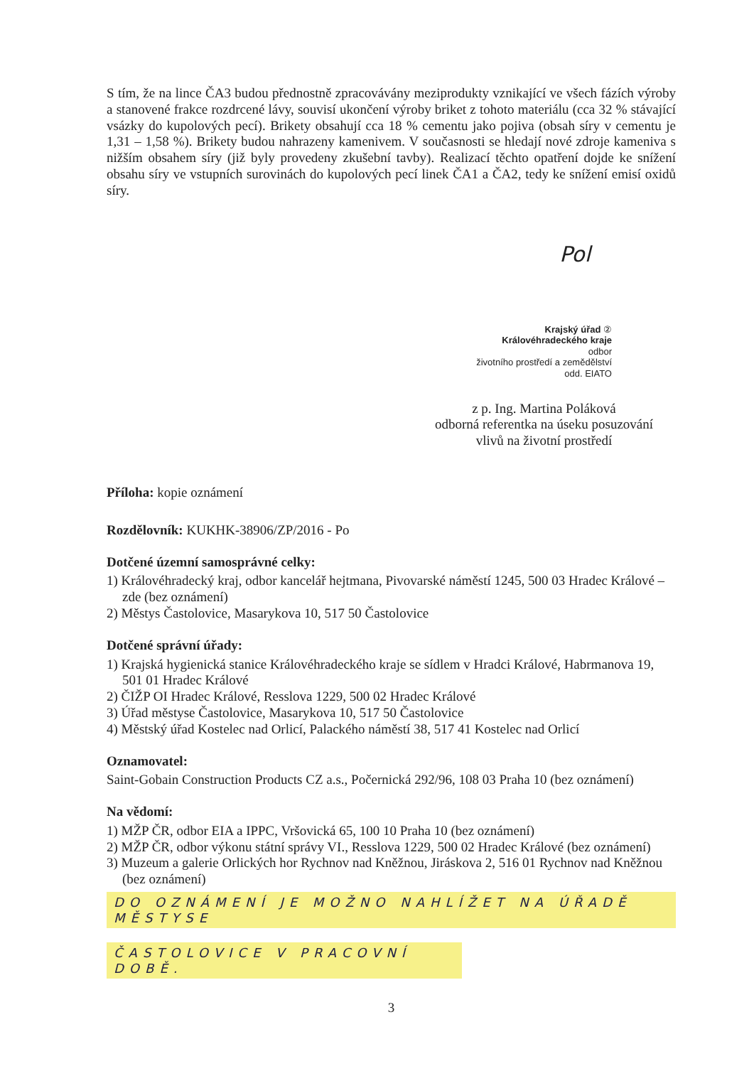S tím, že na lince ČA3 budou přednostně zpracovávány meziprodukty vznikající ve všech fázích výroby a stanovené frakce rozdrcené lávy, souvisí ukončení výroby briket z tohoto materiálu (cca 32 % stávající vsázky do kupolových pecí). Brikety obsahují cca 18 % cementu jako pojiva (obsah síry v cementu je 1,31 – 1,58 %). Brikety budou nahrazeny kamenivem. V současnosti se hledají nové zdroje kameniva s nižším obsahem síry (již byly provedeny zkušební tavby). Realizací těchto opatření dojde ke snížení obsahu síry ve vstupních surovinách do kupolových pecí linek ČA1 a ČA2, tedy ke snížení emisí oxidů síry.
Pol
Krajský úřad ②
Královéhradeckého kraje
odbor
životního prostředí a zemědělství
odd. EIATO
z p. Ing. Martina Poláková
odborná referentka na úseku posuzování
vlivů na životní prostředí
Příloha: kopie oznámení
Rozdělovník: KUKHK-38906/ZP/2016 - Po
Dotčené územní samosprávné celky:
1) Královéhradecký kraj, odbor kancelář hejtmana, Pivovarské náměstí 1245, 500 03 Hradec Králové – zde (bez oznámení)
2) Městys Častolovice, Masarykova 10, 517 50 Častolovice
Dotčené správní úřady:
1) Krajská hygienická stanice Královéhradeckého kraje se sídlem v Hradci Králové, Habrmanova 19, 501 01 Hradec Králové
2) ČIŽP OI Hradec Králové, Resslova 1229, 500 02 Hradec Králové
3) Úřad městyse Častolovice, Masarykova 10, 517 50 Častolovice
4) Městský úřad Kostelec nad Orlicí, Palackého náměstí 38, 517 41 Kostelec nad Orlicí
Oznamovatel:
Saint-Gobain Construction Products CZ a.s., Počernická 292/96, 108 03 Praha 10 (bez oznámení)
Na vědomí:
1) MŽP ČR, odbor EIA a IPPC, Vršovická 65, 100 10 Praha 10 (bez oznámení)
2) MŽP ČR, odbor výkonu státní správy VI., Resslova 1229, 500 02 Hradec Králové (bez oznámení)
3) Muzeum a galerie Orlických hor Rychnov nad Kněžnou, Jiráskova 2, 516 01 Rychnov nad Kněžnou (bez oznámení)
DO OZNÁMENÍ JE MOŽNO NAHLÍŽET NA ÚŘADĚ MĚSTYSE
ČASTOLOVICE V PRACOVNÍ DOBĚ.
3